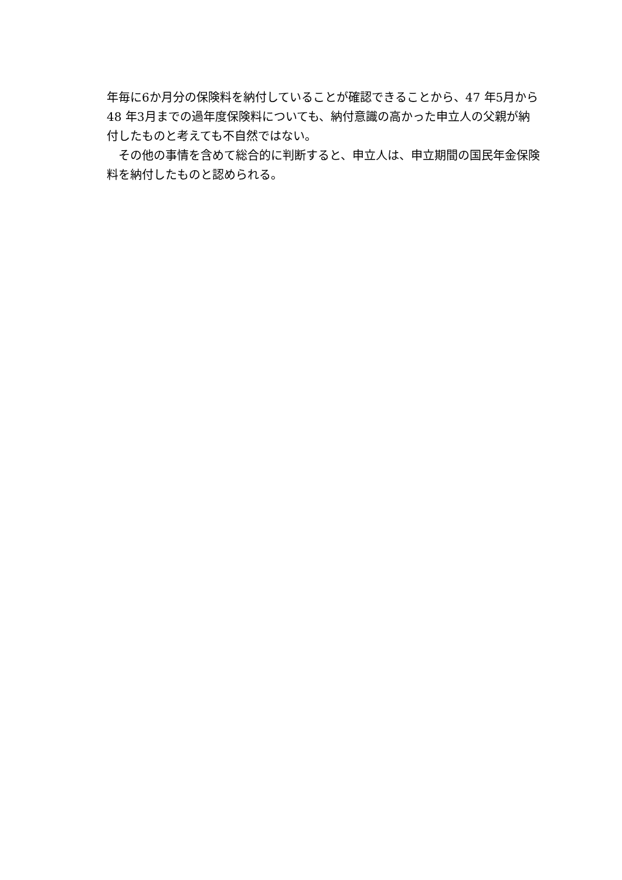年毎に6か月分の保険料を納付していることが確認できることから、47 年5月から 48 年3月までの過年度保険料についても、納付意識の高かった申立人の父親が納付したものと考えても不自然ではない。
　その他の事情を含めて総合的に判断すると、申立人は、申立期間の国民年金保険料を納付したものと認められる。